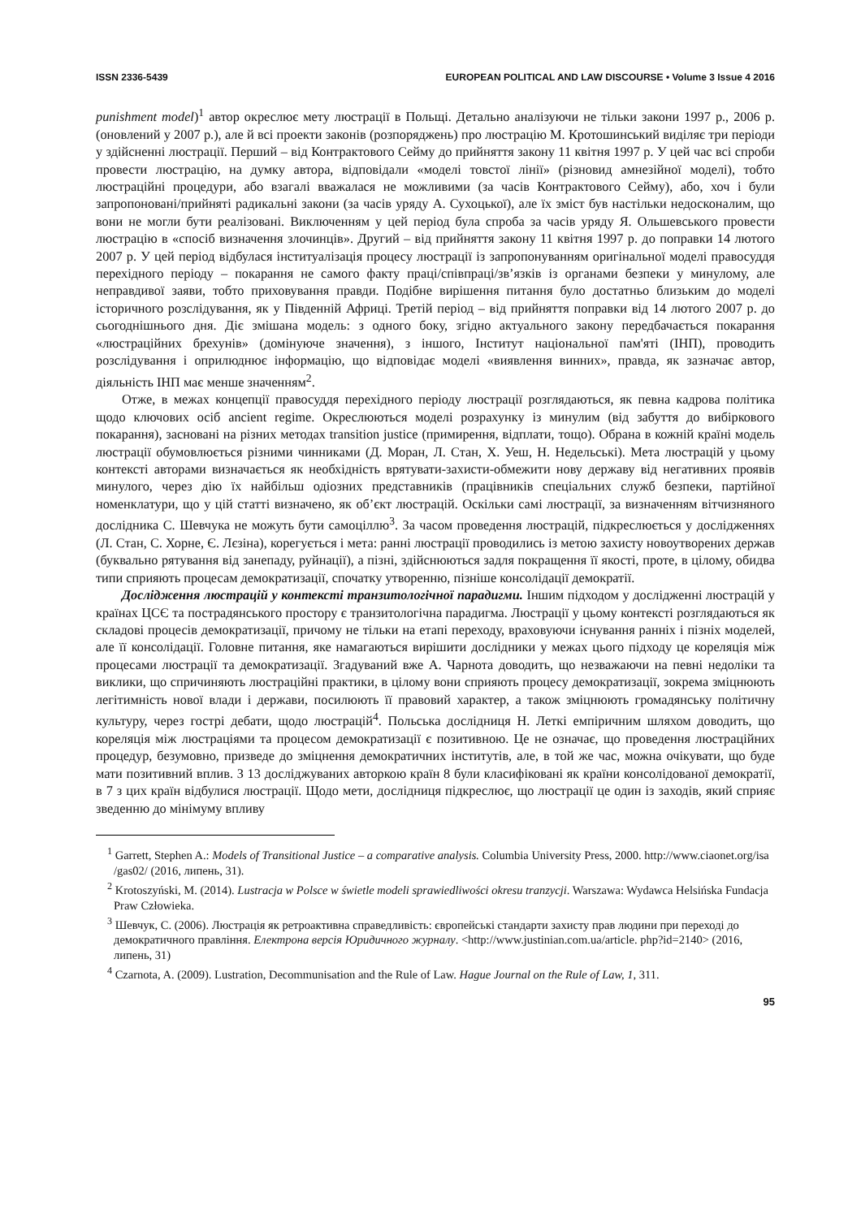ISSN 2336-5439 EUROPEAN POLITICAL AND LAW DISCOURSE • Volume 3 Issue 4 2016
punishment model)<sup>1</sup> автор окреслює мету люстрації в Польщі. Детально аналізуючи не тільки закони 1997 р., 2006 р. (оновлений у 2007 р.), але й всі проекти законів (розпоряджень) про люстрацію М. Кротошинський виділяє три періоди у здійсненні люстрації. Перший – від Контрактового Сейму до прийняття закону 11 квітня 1997 р. У цей час всі спроби провести люстрацію, на думку автора, відповідали «моделі товстої лінії» (різновид амнезійної моделі), тобто люстраційні процедури, або взагалі вважалася не можливими (за часів Контрактового Сейму), або, хоч і були запропоновані/прийняті радикальні закони (за часів уряду А. Сухоцької), але їх зміст був настільки недосконалим, що вони не могли бути реалізовані. Виключенням у цей період була спроба за часів уряду Я. Ольшевського провести люстрацію в «спосіб визначення злочинців». Другий – від прийняття закону 11 квітня 1997 р. до поправки 14 лютого 2007 р. У цей період відбулася інституалізація процесу люстрації із запропонуванням оригінальної моделі правосуддя перехідного періоду – покарання не самого факту праці/співпраці/зв’язків із органами безпеки у минулому, але неправдивої заяви, тобто приховування правди. Подібне вирішення питання було достатньо близьким до моделі історичного розслідування, як у Південній Африці. Третій період – від прийняття поправки від 14 лютого 2007 р. до сьогоднішнього дня. Діє змішана модель: з одного боку, згідно актуального закону передбачається покарання «люстраційних брехунів» (домінуюче значення), з іншого, Інститут національної пам'яті (ІНП), проводить розслідування і оприлюднює інформацію, що відповідає моделі «виявлення винних», правда, як зазначає автор, діяльність ІНП має менше значенням<sup>2</sup>.
Отже, в межах концепції правосуддя перехідного періоду люстрації розглядаються, як певна кадрова політика щодо ключових осіб ancient regime. Окреслюються моделі розрахунку із минулим (від забуття до вибіркового покарання), засновані на різних методах transition justice (примирення, відплати, тощо). Обрана в кожній країні модель люстрації обумовлюється різними чинниками (Д. Моран, Л. Стан, Х. Уеш, Н. Недельські). Мета люстрацій у цьому контексті авторами визначається як необхідність врятувати-захисти-обмежити нову державу від негативних проявів минулого, через дію їх найбільш одіозних представників (працівників спеціальних служб безпеки, партійної номенклатури, що у цій статті визначено, як об’єкт люстрацій. Оскільки самі люстрації, за визначенням вітчизняного дослідника С. Шевчука не можуть бути самоціллю<sup>3</sup>. За часом проведення люстрацій, підкреслюється у дослідженнях (Л. Стан, С. Хорне, Є. Лєзіна), корегується і мета: ранні люстрації проводились із метою захисту новоутворених держав (буквально рятування від занепаду, руйнації), а пізні, здійснюються задля покращення її якості, проте, в цілому, обидва типи сприяють процесам демократизації, спочатку утворенню, пізніше консолідації демократії.
Дослідження люстрацій у контексті транзитологічної парадигми. Іншим підходом у дослідженні люстрацій у країнах ЦСЄ та пострадянського простору є транзитологічна парадигма. Люстрації у цьому контексті розглядаються як складові процесів демократизації, причому не тільки на етапі переходу, враховуючи існування ранніх і пізніх моделей, але її консолідації. Головне питання, яке намагаються вирішити дослідники у межах цього підходу це кореляція між процесами люстрації та демократизації. Згадуваний вже А. Чарнота доводить, що незважаючи на певні недоліки та виклики, що спричиняють люстраційні практики, в цілому вони сприяють процесу демократизації, зокрема зміцнюють легітимність нової влади і держави, посилюють її правовий характер, а також зміцнюють громадянську політичну культуру, через гострі дебати, щодо люстрацій<sup>4</sup>. Польська дослідниця Н. Леткі емпіричним шляхом доводить, що кореляція між люстраціями та процесом демократизації є позитивною. Це не означає, що проведення люстраційних процедур, безумовно, призведе до зміцнення демократичних інститутів, але, в той же час, можна очікувати, що буде мати позитивний вплив. З 13 досліджуваних авторкою країн 8 були класифіковані як країни консолідованої демократії, в 7 з цих країн відбулися люстрації. Щодо мети, дослідниця підкреслює, що люстрації це один із заходів, який сприяє зведенню до мінімуму впливу
<sup>1</sup> Garrett, Stephen A.: Models of Transitional Justice – a comparative analysis. Columbia University Press, 2000. http://www.ciaonet.org/isa /gas02/ (2016, липень, 31).
<sup>2</sup> Krotoszyński, M. (2014). Lustracja w Polsce w świetle modeli sprawiedliwości okresu tranzycji. Warszawa: Wydawca Helsińska Fundacja Praw Człowieka.
<sup>3</sup> Шевчук, С. (2006). Люстрація як ретроактивна справедливість: європейські стандарти захисту прав людини при переході до демократичного правління. Електрона версія Юридичного журналу. <http://www.justinian.com.ua/article. php?id=2140> (2016, липень, 31)
<sup>4</sup> Czarnota, A. (2009). Lustration, Decommunisation and the Rule of Law. Hague Journal on the Rule of Law, 1, 311.
95